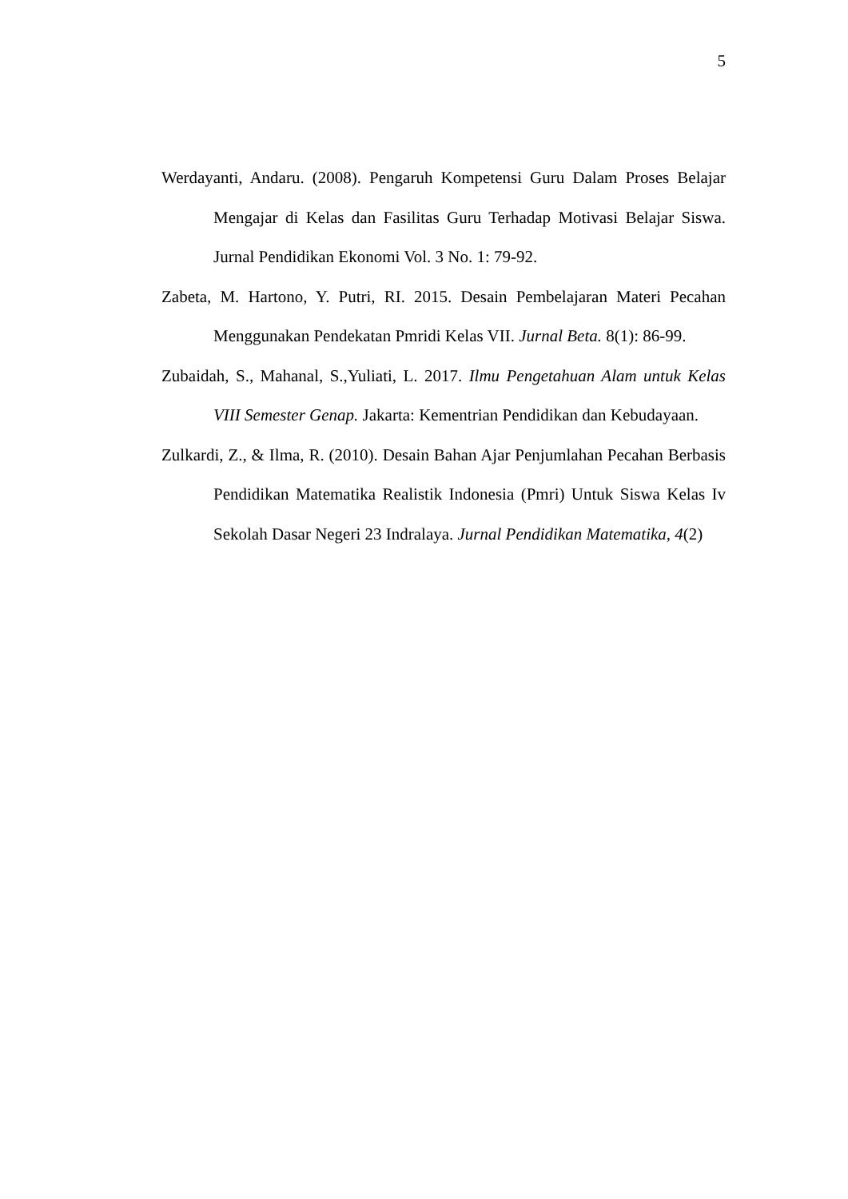5
Werdayanti, Andaru. (2008). Pengaruh Kompetensi Guru Dalam Proses Belajar Mengajar di Kelas dan Fasilitas Guru Terhadap Motivasi Belajar Siswa. Jurnal Pendidikan Ekonomi Vol. 3 No. 1: 79-92.
Zabeta, M. Hartono, Y. Putri, RI. 2015. Desain Pembelajaran Materi Pecahan Menggunakan Pendekatan Pmridi Kelas VII. Jurnal Beta. 8(1): 86-99.
Zubaidah, S., Mahanal, S.,Yuliati, L. 2017. Ilmu Pengetahuan Alam untuk Kelas VIII Semester Genap. Jakarta: Kementrian Pendidikan dan Kebudayaan.
Zulkardi, Z., & Ilma, R. (2010). Desain Bahan Ajar Penjumlahan Pecahan Berbasis Pendidikan Matematika Realistik Indonesia (Pmri) Untuk Siswa Kelas Iv Sekolah Dasar Negeri 23 Indralaya. Jurnal Pendidikan Matematika, 4(2)